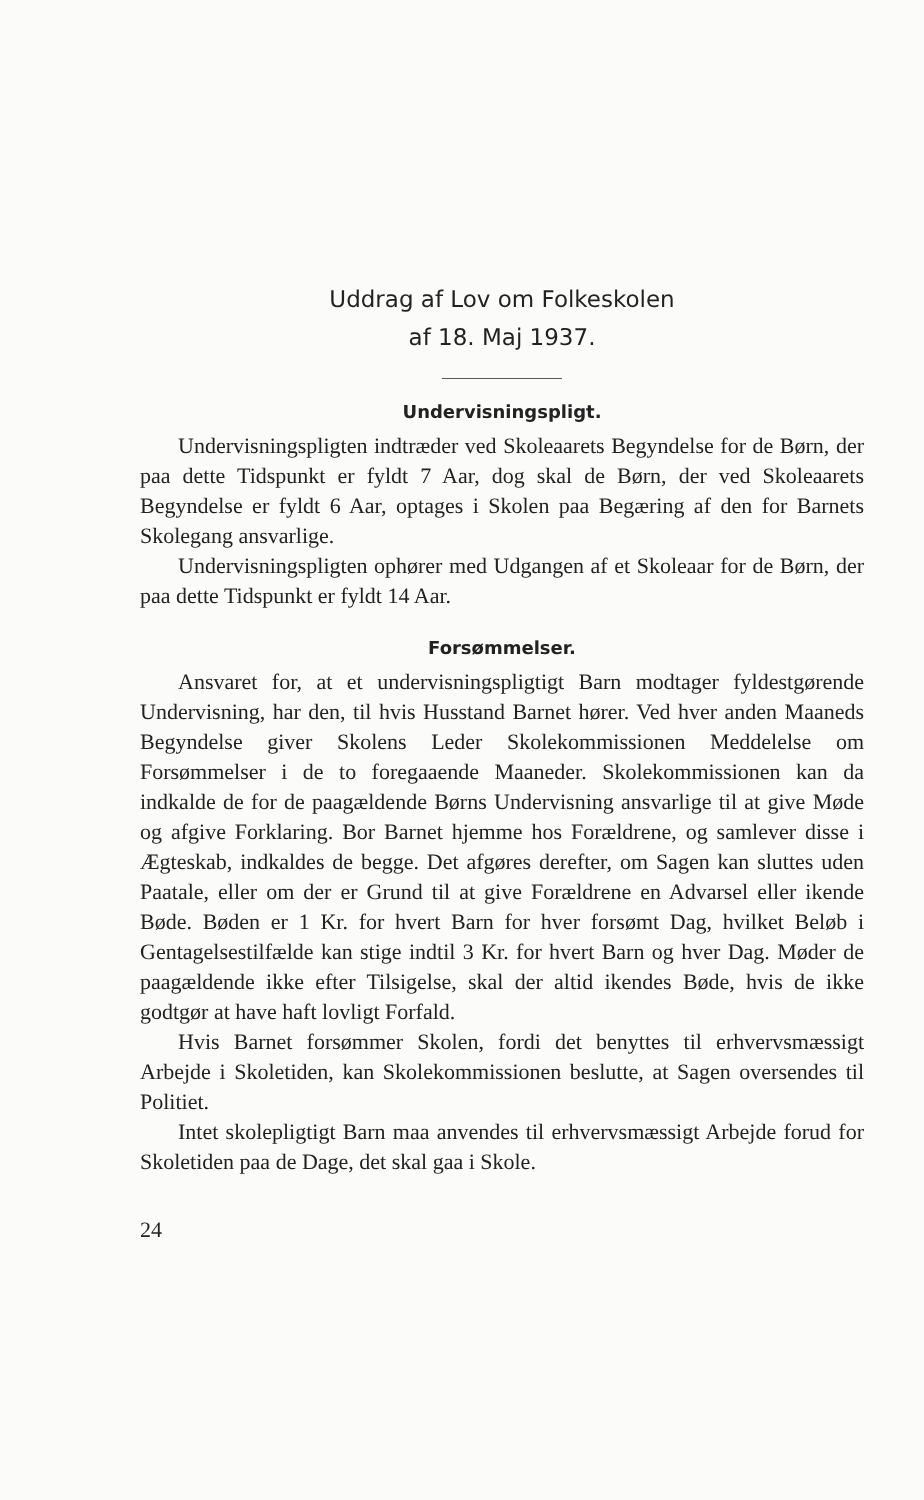Uddrag af Lov om Folkeskolen
af 18. Maj 1937.
Undervisningspligt.
Undervisningspligten indtræder ved Skoleaarets Begyndelse for de Børn, der paa dette Tidspunkt er fyldt 7 Aar, dog skal de Børn, der ved Skoleaarets Begyndelse er fyldt 6 Aar, optages i Skolen paa Begæring af den for Barnets Skolegang ansvarlige.
Undervisningspligten ophører med Udgangen af et Skoleaar for de Børn, der paa dette Tidspunkt er fyldt 14 Aar.
Forsømmelser.
Ansvaret for, at et undervisningspligtigt Barn modtager fyldestgørende Undervisning, har den, til hvis Husstand Barnet hører. Ved hver anden Maaneds Begyndelse giver Skolens Leder Skolekommissionen Meddelelse om Forsømmelser i de to foregaaende Maaneder. Skolekommissionen kan da indkalde de for de paagældende Børns Undervisning ansvarlige til at give Møde og afgive Forklaring. Bor Barnet hjemme hos Forældrene, og samlever disse i Ægteskab, indkaldes de begge. Det afgøres derefter, om Sagen kan sluttes uden Paatale, eller om der er Grund til at give Forældrene en Advarsel eller ikende Bøde. Bøden er 1 Kr. for hvert Barn for hver forsømt Dag, hvilket Beløb i Gentagelsestilfælde kan stige indtil 3 Kr. for hvert Barn og hver Dag. Møder de paagældende ikke efter Tilsigelse, skal der altid ikendes Bøde, hvis de ikke godtgør at have haft lovligt Forfald.
Hvis Barnet forsømmer Skolen, fordi det benyttes til erhvervsmæssigt Arbejde i Skoletiden, kan Skolekommissionen beslutte, at Sagen oversendes til Politiet.
Intet skolepligtigt Barn maa anvendes til erhvervsmæssigt Arbejde forud for Skoletiden paa de Dage, det skal gaa i Skole.
24